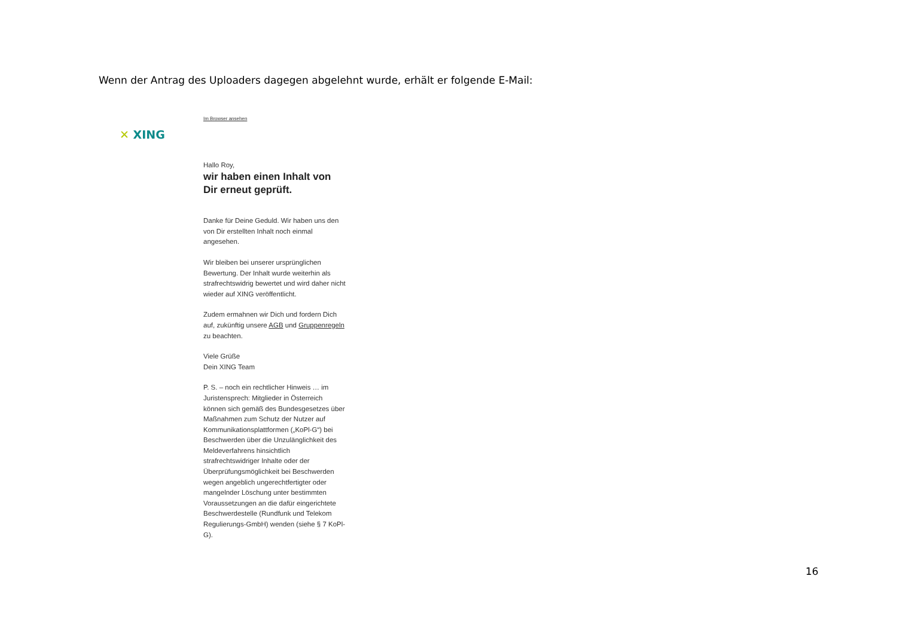Wenn der Antrag des Uploaders dagegen abgelehnt wurde, erhält er folgende E-Mail:
✕ XING
Im Browser ansehen
Hallo Roy,
wir haben einen Inhalt von Dir erneut geprüft.
Danke für Deine Geduld. Wir haben uns den von Dir erstellten Inhalt noch einmal angesehen.
Wir bleiben bei unserer ursprünglichen Bewertung. Der Inhalt wurde weiterhin als strafrechtswidrig bewertet und wird daher nicht wieder auf XING veröffentlicht.
Zudem ermahnen wir Dich und fordern Dich auf, zukünftig unsere AGB und Gruppenregeln zu beachten.
Viele Grüße
Dein XING Team
P. S. – noch ein rechtlicher Hinweis … im Juristensprech: Mitglieder in Österreich können sich gemäß des Bundesgesetzes über Maßnahmen zum Schutz der Nutzer auf Kommunikationsplattformen („KoPl-G“) bei Beschwerden über die Unzulänglichkeit des Meldeverfahrens hinsichtlich strafrechtswidriger Inhalte oder der Überprüfungsmöglichkeit bei Beschwerden wegen angeblich ungerechtfertigter oder mangelnder Löschung unter bestimmten Voraussetzungen an die dafür eingerichtete Beschwerdestelle (Rundfunk und Telekom Regulierungs-GmbH) wenden (siehe § 7 KoPl-G).
16